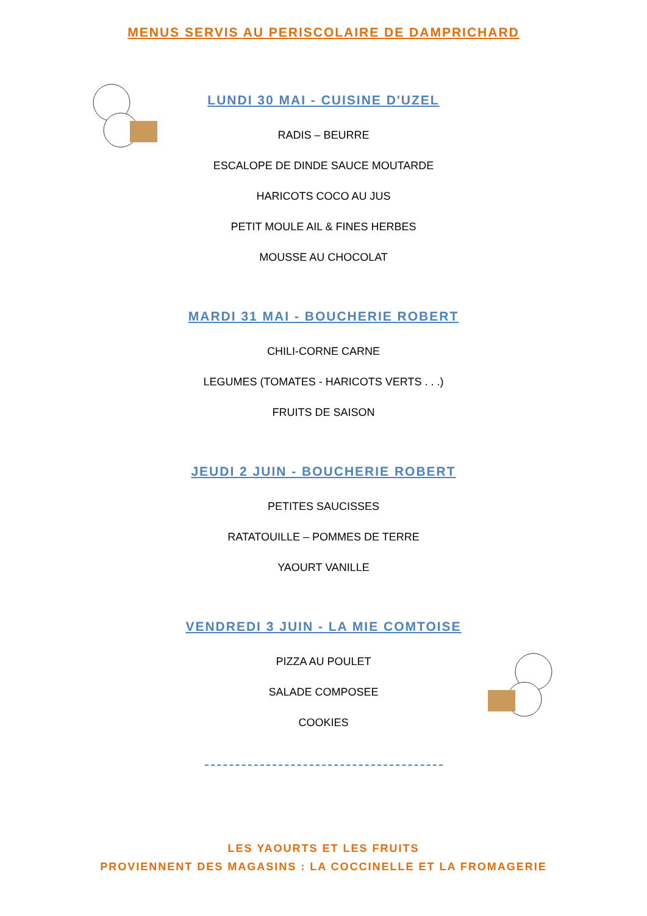MENUS SERVIS AU PERISCOLAIRE DE DAMPRICHARD
LUNDI 30 MAI - CUISINE D'UZEL
RADIS – BEURRE
ESCALOPE DE DINDE SAUCE MOUTARDE
HARICOTS COCO AU JUS
PETIT MOULE AIL & FINES HERBES
MOUSSE AU CHOCOLAT
MARDI 31 MAI - BOUCHERIE ROBERT
CHILI-CORNE CARNE
LEGUMES (TOMATES - HARICOTS VERTS . . .)
FRUITS DE SAISON
JEUDI 2 JUIN - BOUCHERIE ROBERT
PETITES SAUCISSES
RATATOUILLE – POMMES DE TERRE
YAOURT VANILLE
VENDREDI 3 JUIN - LA MIE COMTOISE
PIZZA AU POULET
SALADE COMPOSEE
COOKIES
LES YAOURTS ET LES FRUITS
PROVIENNENT DES MAGASINS : LA COCCINELLE ET LA FROMAGERIE